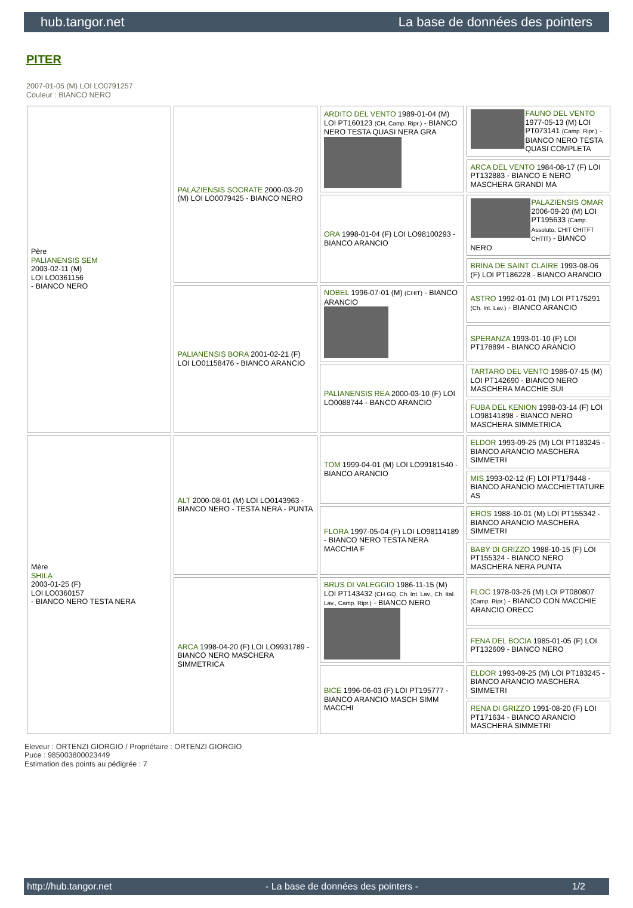hub.tangor.net La base de données des pointers
PITER
2007-01-05 (M) LOI LO0791257
Couleur : BIANCO NERO
| Père PALIANENSIS SEM 2003-02-11 (M) LOI LO0361156 - BIANCO NERO | PALAZIENSIS SOCRATE 2000-03-20 (M) LOI LO0079425 - BIANCO NERO | ARDITO DEL VENTO 1989-01-04 (M) LOI PT160123 (CH, Camp. Ripr.) - BIANCO NERO TESTA QUASI NERA GRA | FAUNO DEL VENTO 1977-05-13 (M) LOI PT073141 (Camp. Ripr.) - BIANCO NERO TESTA QUASI COMPLETA |
| | | | ARCA DEL VENTO 1984-08-17 (F) LOI PT132883 - BIANCO E NERO MASCHERA GRANDI MA |
| | | ORA 1998-01-04 (F) LOI LO98100293 - BIANCO ARANCIO | PALAZIENSIS OMAR 2006-09-20 (M) LOI PT195633 (Camp. Assoluto, CHIT CHITFT CHTIT) - BIANCO NERO |
| | | | BRINA DE SAINT CLAIRE 1993-08-06 (F) LOI PT186228 - BIANCO ARANCIO |
| | PALIANENSIS BORA 2001-02-21 (F) LOI LO01158476 - BIANCO ARANCIO | NOBEL 1996-07-01 (M) (CHIT) - BIANCO ARANCIO | ASTRO 1992-01-01 (M) LOI PT175291 (Ch. Int. Lav.) - BIANCO ARANCIO |
| | | | SPERANZA 1993-01-10 (F) LOI PT178894 - BIANCO ARANCIO |
| | | PALIANENSIS REA 2000-03-10 (F) LOI LO0088744 - BANCO ARANCIO | TARTARO DEL VENTO 1986-07-15 (M) LOI PT142690 - BIANCO NERO MASCHERA MACCHIE SUI |
| | | | FUBA DEL KENION 1998-03-14 (F) LOI LO98141898 - BIANCO NERO MASCHERA SIMMETRICA |
| Mère SHILA 2003-01-25 (F) LOI LO0360157 - BIANCO NERO TESTA NERA | ALT 2000-08-01 (M) LOI LO0143963 - BIANCO NERO - TESTA NERA - PUNTA | TOM 1999-04-01 (M) LOI LO99181540 - BIANCO ARANCIO | ELDOR 1993-09-25 (M) LOI PT183245 - BIANCO ARANCIO MASCHERA SIMMETRI |
| | | | MIS 1993-02-12 (F) LOI PT179448 - BIANCO ARANCIO MACCHIETTATURE AS |
| | | FLORA 1997-05-04 (F) LOI LO98114189 - BIANCO NERO TESTA NERA MACCHIA F | EROS 1988-10-01 (M) LOI PT155342 - BIANCO ARANCIO MASCHERA SIMMETRI |
| | | | BABY DI GRIZZO 1988-10-15 (F) LOI PT155324 - BIANCO NERO MASCHERA NERA PUNTA |
| | ARCA 1998-04-20 (F) LOI LO9931789 - BIANCO NERO MASCHERA SIMMETRICA | BRUS DI VALEGGIO 1986-11-15 (M) LOI PT143432 (CH GQ, Ch. Int. Lav., Ch. Ital. Lav., Camp. Ripr.) - BIANCO NERO | FLOC 1978-03-26 (M) LOI PT080807 (Camp. Ripr.) - BIANCO CON MACCHIE ARANCIO ORECC |
| | | | FENA DEL BOCIA 1985-01-05 (F) LOI PT132609 - BIANCO NERO |
| | | BICE 1996-06-03 (F) LOI PT195777 - BIANCO ARANCIO MASCH SIMM MACCHI | ELDOR 1993-09-25 (M) LOI PT183245 - BIANCO ARANCIO MASCHERA SIMMETRI |
| | | | RENA DI GRIZZO 1991-08-20 (F) LOI PT171634 - BIANCO ARANCIO MASCHERA SIMMETRI |
Eleveur : ORTENZI GIORGIO / Propriétaire : ORTENZI GIORGIO
Puce : 985003800023449
Estimation des points au pédigrée : 7
http://hub.tangor.net - La base de données des pointers - 1/2